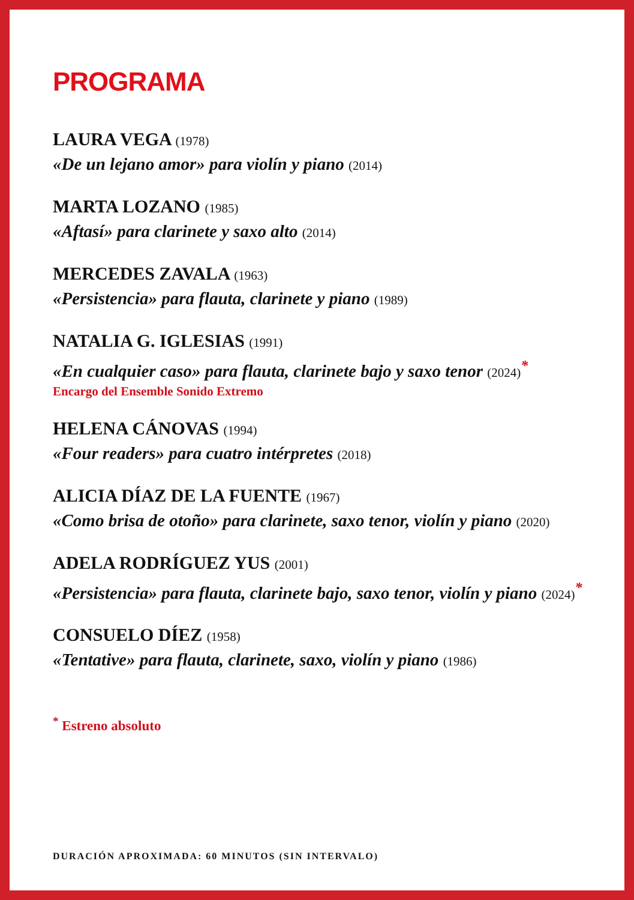PROGRAMA
LAURA VEGA (1978)
«De un lejano amor» para violín y piano (2014)
MARTA LOZANO (1985)
«Aftasí» para clarinete y saxo alto (2014)
MERCEDES ZAVALA (1963)
«Persistencia» para flauta, clarinete y piano (1989)
NATALIA G. IGLESIAS (1991)
«En cualquier caso» para flauta, clarinete bajo y saxo tenor (2024)<sup>*</sup>
Encargo del Ensemble Sonido Extremo
HELENA CÁNOVAS (1994)
«Four readers» para cuatro intérpretes (2018)
ALICIA DÍAZ DE LA FUENTE (1967)
«Como brisa de otoño» para clarinete, saxo tenor, violín y piano (2020)
ADELA RODRÍGUEZ YUS (2001)
«Persistencia» para flauta, clarinete bajo, saxo tenor, violín y piano (2024)<sup>*</sup>
CONSUELO DÍEZ (1958)
«Tentative» para flauta, clarinete, saxo, violín y piano (1986)
<sup>*</sup> Estreno absoluto
DURACIÓN APROXIMADA: 60 MINUTOS (SIN INTERVALO)